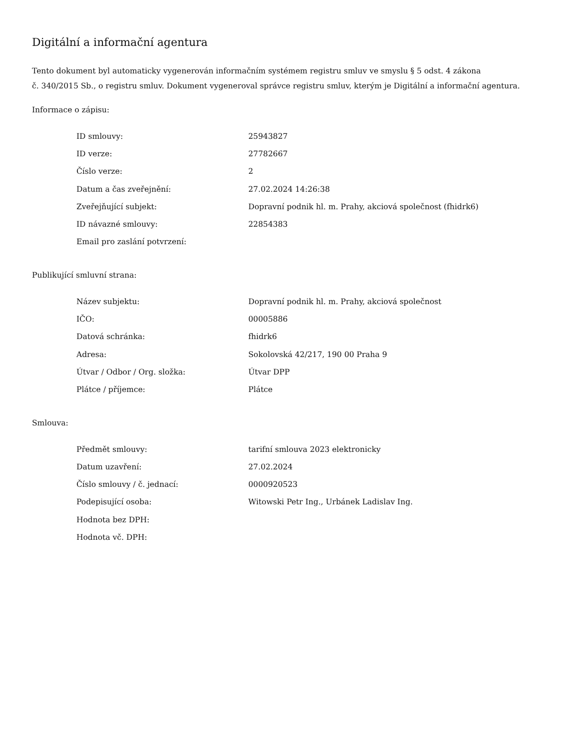Digitální a informační agentura
Tento dokument byl automaticky vygenerován informačním systémem registru smluv ve smyslu § 5 odst. 4 zákona
č. 340/2015 Sb., o registru smluv. Dokument vygeneroval správce registru smluv, kterým je Digitální a informační agentura.
Informace o zápisu:
| ID smlouvy: | 25943827 |
| ID verze: | 27782667 |
| Číslo verze: | 2 |
| Datum a čas zveřejnění: | 27.02.2024 14:26:38 |
| Zveřejňující subjekt: | Dopravní podnik hl. m. Prahy, akciová společnost (fhidrk6) |
| ID návazné smlouvy: | 22854383 |
| Email pro zaslání potvrzení: | |
Publikující smluvní strana:
| Název subjektu: | Dopravní podnik hl. m. Prahy, akciová společnost |
| IČO: | 00005886 |
| Datová schránka: | fhidrk6 |
| Adresa: | Sokolovská 42/217, 190 00 Praha 9 |
| Útvar / Odbor / Org. složka: | Útvar DPP |
| Plátce / příjemce: | Plátce |
Smlouva:
| Předmět smlouvy: | tarifní smlouva 2023 elektronicky |
| Datum uzavření: | 27.02.2024 |
| Číslo smlouvy / č. jednací: | 0000920523 |
| Podepisující osoba: | Witowski Petr Ing., Urbánek Ladislav Ing. |
| Hodnota bez DPH: | |
| Hodnota vč. DPH: | |